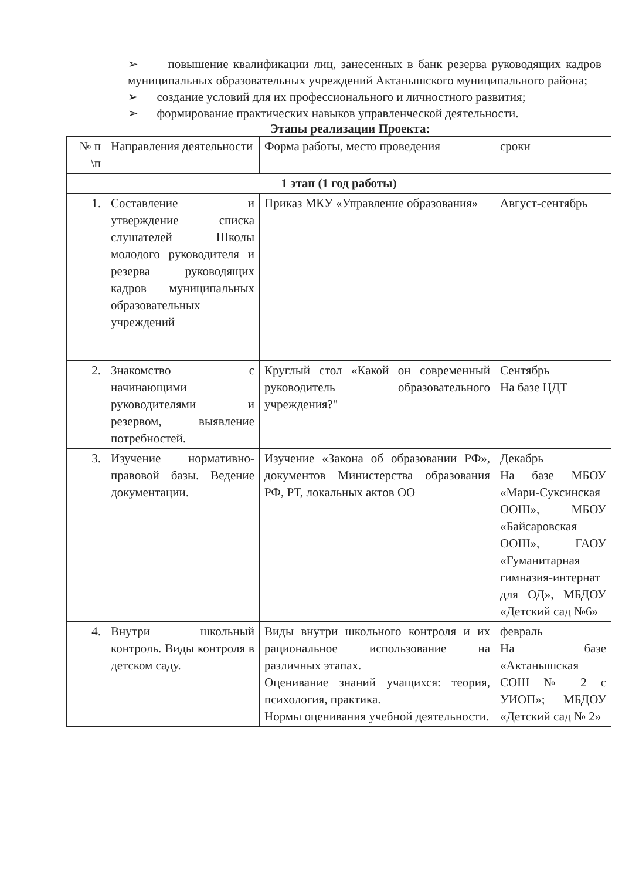➢ повышение квалификации лиц, занесенных в банк резерва руководящих кадров муниципальных образовательных учреждений Актанышского муниципального района;
➢ создание условий для их профессионального и личностного развития;
➢ формирование практических навыков управленческой деятельности.
Этапы реализации Проекта:
| № п \п | Направления деятельности | Форма работы, место проведения | сроки |
| --- | --- | --- | --- |
| 1 этап (1 год работы) | | | |
| 1. | Составление и утверждение списка слушателей Школы молодого руководителя и резерва руководящих кадров муниципальных образовательных учреждений | Приказ МКУ «Управление образования» | Август-сентябрь |
| 2. | Знакомство с начинающими руководителями и резервом, выявление потребностей. | Круглый стол «Какой он современный руководитель образовательного учреждения?" | Сентябрь На базе ЦДТ |
| 3. | Изучение нормативно-правовой базы. Ведение документации. | Изучение «Закона об образовании РФ», документов Министерства образования РФ, РТ, локальных актов ОО | Декабрь На базе МБОУ «Мари-Суксинская ООШ», МБОУ «Байсаровская ООШ», ГАОУ «Гуманитарная гимназия-интернат для ОД», МБДОУ «Детский сад №6» |
| 4. | Внутри школьный контроль. Виды контроля в детском саду. | Виды внутри школьного контроля и их рациональное использование на различных этапах. Оценивание знаний учащихся: теория, психология, практика. Нормы оценивания учебной деятельности. | февраль На базе «Актанышская СОШ № 2 с УИОП»; МБДОУ «Детский сад № 2» |